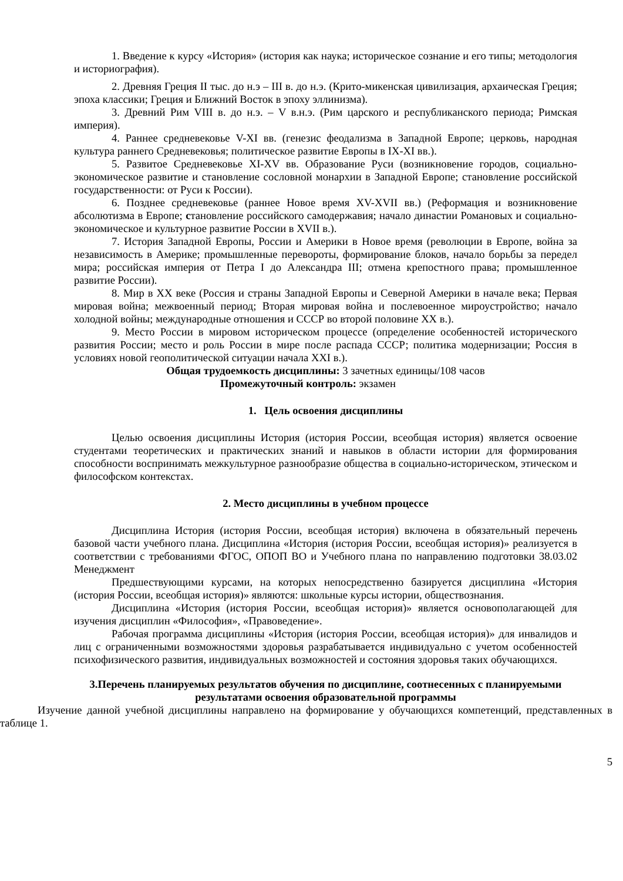1. Введение к курсу «История» (история как наука; историческое сознание и его типы; методология и историография).
2. Древняя Греция II тыс. до н.э – III в. до н.э. (Крито-микенская цивилизация, архаическая Греция; эпоха классики; Греция и Ближний Восток в эпоху эллинизма).
3. Древний Рим VIII в. до н.э. – V в.н.э. (Рим царского и республиканского периода; Римская империя).
4. Раннее средневековье V-XI вв. (генезис феодализма в Западной Европе; церковь, народная культура раннего Средневековья; политическое развитие Европы в IX-XI вв.).
5. Развитое Средневековье XI-XV вв. Образование Руси (возникновение городов, социально-экономическое развитие и становление сословной монархии в Западной Европе; становление российской государственности: от Руси к России).
6. Позднее средневековье (раннее Новое время XV-XVII вв.) (Реформация и возникновение абсолютизма в Европе; становление российского самодержавия; начало династии Романовых и социально-экономическое и культурное развитие России в XVII в.).
7. История Западной Европы, России и Америки в Новое время (революции в Европе, война за независимость в Америке; промышленные перевороты, формирование блоков, начало борьбы за передел мира; российская империя от Петра I до Александра III; отмена крепостного права; промышленное развитие России).
8. Мир в XX веке (Россия и страны Западной Европы и Северной Америки в начале века; Первая мировая война; межвоенный период; Вторая мировая война и послевоенное мироустройство; начало холодной войны; международные отношения и СССР во второй половине XX в.).
9. Место России в мировом историческом процессе (определение особенностей исторического развития России; место и роль России в мире после распада СССР; политика модернизации; Россия в условиях новой геополитической ситуации начала XXI в.).
Общая трудоемкость дисциплины: 3 зачетных единицы/108 часов
Промежуточный контроль: экзамен
1. Цель освоения дисциплины
Целью освоения дисциплины История (история России, всеобщая история) является освоение студентами теоретических и практических знаний и навыков в области истории для формирования способности воспринимать межкультурное разнообразие общества в социально-историческом, этическом и философском контекстах.
2. Место дисциплины в учебном процессе
Дисциплина История (история России, всеобщая история) включена в обязательный перечень базовой части учебного плана. Дисциплина «История (история России, всеобщая история)» реализуется в соответствии с требованиями ФГОС, ОПОП ВО и Учебного плана по направлению подготовки 38.03.02 Менеджмент
Предшествующими курсами, на которых непосредственно базируется дисциплина «История (история России, всеобщая история)» являются: школьные курсы истории, обществознания.
Дисциплина «История (история России, всеобщая история)» является основополагающей для изучения дисциплин «Философия», «Правоведение».
Рабочая программа дисциплины «История (история России, всеобщая история)» для инвалидов и лиц с ограниченными возможностями здоровья разрабатывается индивидуально с учетом особенностей психофизического развития, индивидуальных возможностей и состояния здоровья таких обучающихся.
3.Перечень планируемых результатов обучения по дисциплине, соотнесенных с планируемыми результатами освоения образовательной программы
Изучение данной учебной дисциплины направлено на формирование у обучающихся компетенций, представленных в таблице 1.
5